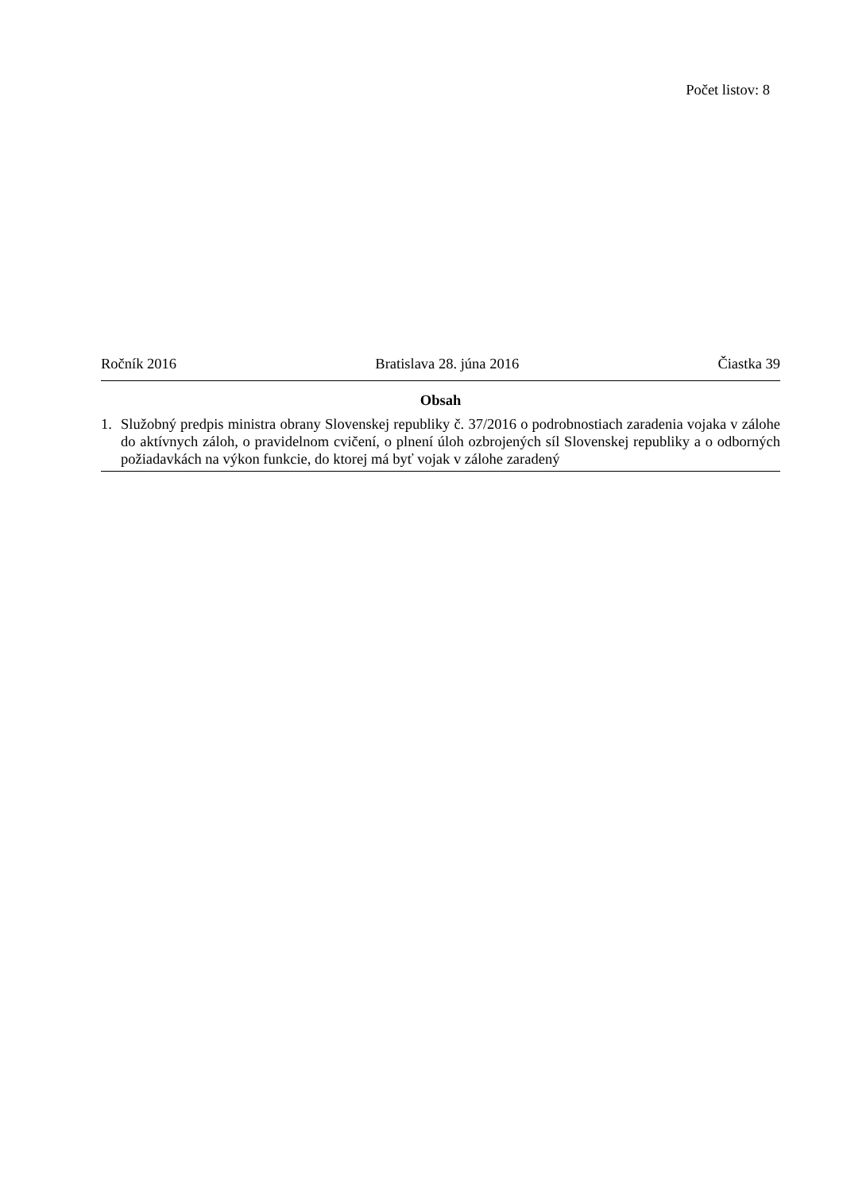Počet listov: 8
Ročník 2016 Bratislava 28. júna 2016 Čiastka 39
Obsah
1. Služobný predpis ministra obrany Slovenskej republiky č. 37/2016 o podrobnostiach zaradenia vojaka v zálohe do aktívnych záloh, o pravidelnom cvičení, o plnení úloh ozbrojených síl Slovenskej republiky a o odborných požiadavkách na výkon funkcie, do ktorej má byť vojak v zálohe zaradený